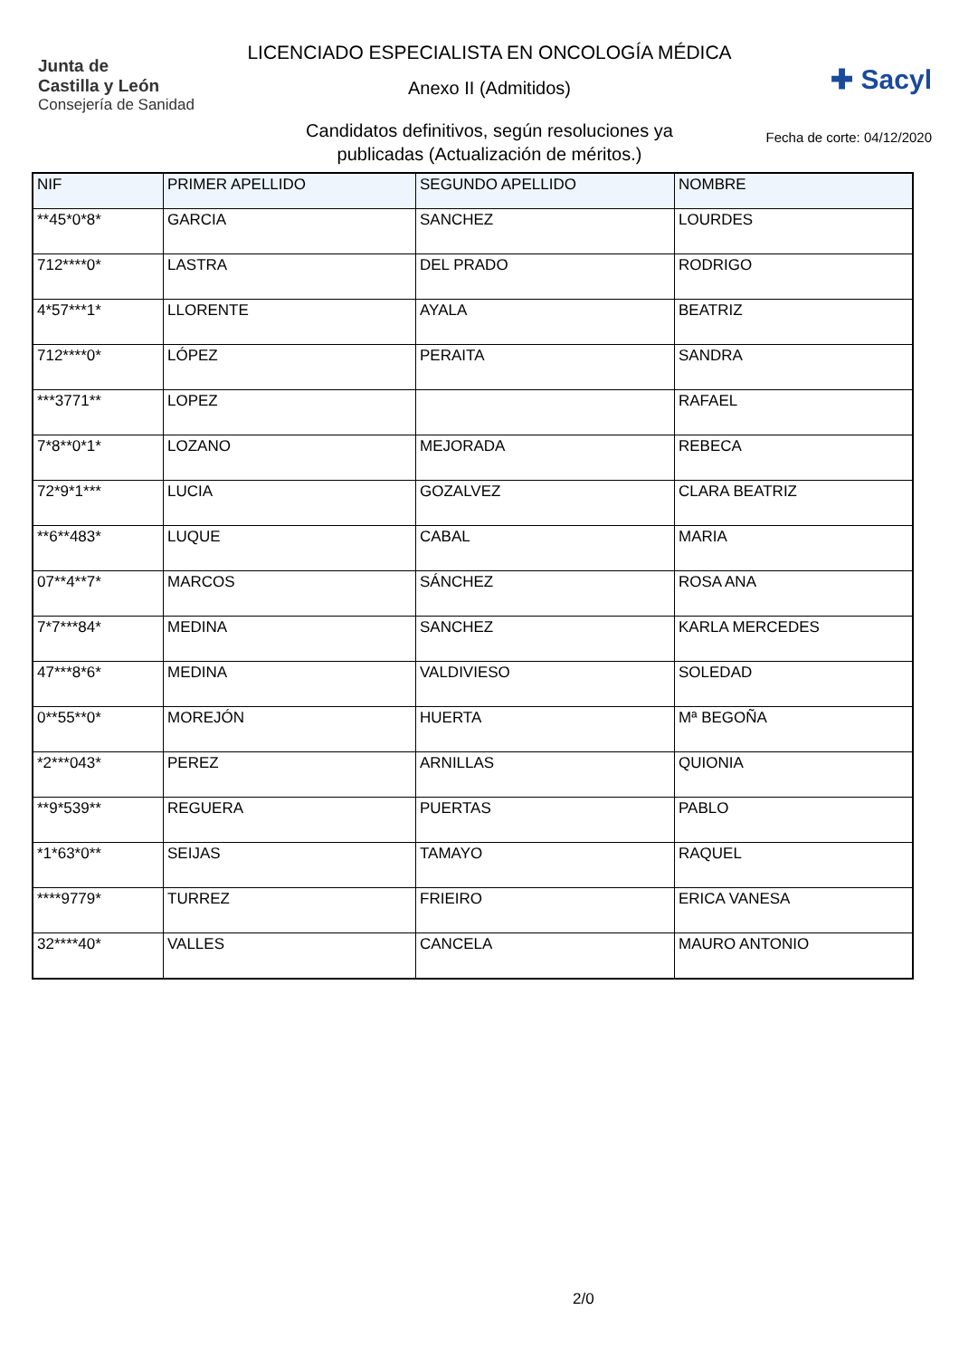Junta de
Castilla y León
Consejería de Sanidad
LICENCIADO ESPECIALISTA EN ONCOLOGÍA MÉDICA
Anexo II (Admitidos)
Candidatos definitivos, según resoluciones ya
publicadas (Actualización de méritos.)
✚ Sacyl
Fecha de corte: 04/12/2020
| NIF | PRIMER APELLIDO | SEGUNDO APELLIDO | NOMBRE |
| --- | --- | --- | --- |
| **45*0*8* | GARCIA | SANCHEZ | LOURDES |
| 712****0* | LASTRA | DEL PRADO | RODRIGO |
| 4*57***1* | LLORENTE | AYALA | BEATRIZ |
| 712****0* | LÓPEZ | PERAITA | SANDRA |
| ***3771** | LOPEZ | | RAFAEL |
| 7*8**0*1* | LOZANO | MEJORADA | REBECA |
| 72*9*1*** | LUCIA | GOZALVEZ | CLARA BEATRIZ |
| **6**483* | LUQUE | CABAL | MARIA |
| 07**4**7* | MARCOS | SÁNCHEZ | ROSA ANA |
| 7*7***84* | MEDINA | SANCHEZ | KARLA MERCEDES |
| 47***8*6* | MEDINA | VALDIVIESO | SOLEDAD |
| 0**55**0* | MOREJÓN | HUERTA | Mª BEGOÑA |
| *2***043* | PEREZ | ARNILLAS | QUIONIA |
| **9*539** | REGUERA | PUERTAS | PABLO |
| *1*63*0** | SEIJAS | TAMAYO | RAQUEL |
| ****9779* | TURREZ | FRIEIRO | ERICA VANESA |
| 32****40* | VALLES | CANCELA | MAURO ANTONIO |
2/0